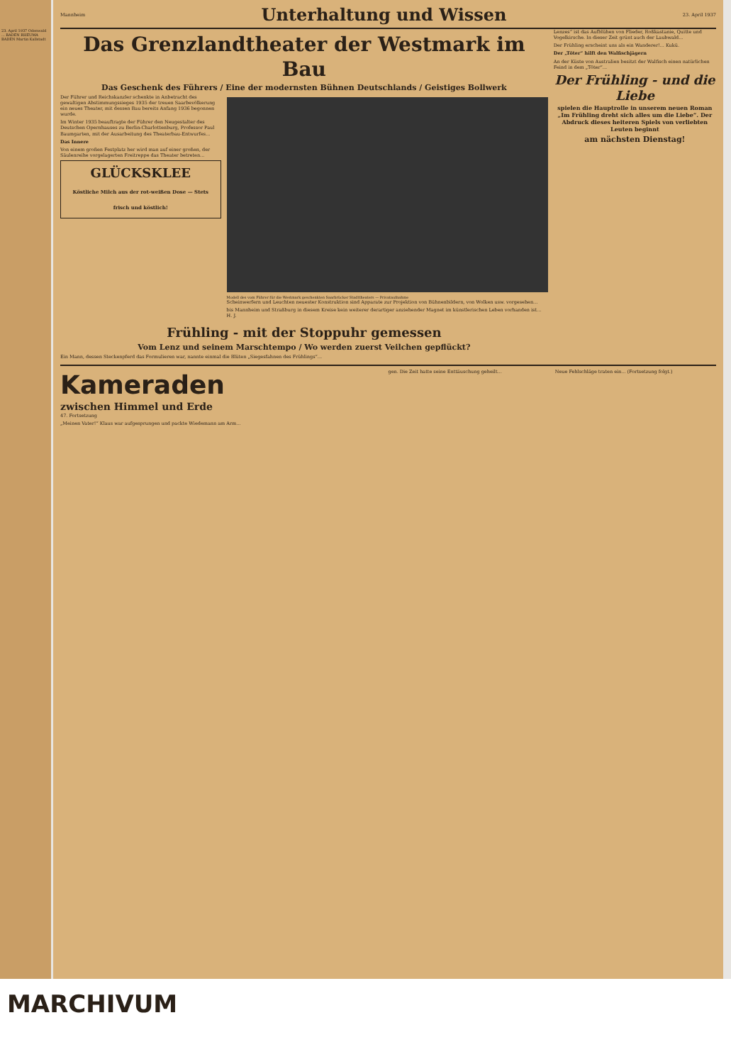23. April 1937 Odenwald ... BADEN RHEUMA BADEN Martin Kallstadt
Mannheim
Unterhaltung und Wissen
23. April 1937
Das Grenzlandtheater der Westmark im Bau
Das Geschenk des Führers / Eine der modernsten Bühnen Deutschlands / Geistiges Bollwerk
Der Führer und Reichskanzler schenkte in Anbetracht des gewaltigen Abstimmungssieges 1935 der treuen Saarbevölkerung ein neues Theater, mit dessen Bau bereits Anfang 1936 begonnen wurde.
Im Winter 1935 beauftragte der Führer den Neugestalter des Deutschen Opernhauses zu Berlin-Charlottenburg, Professor Paul Baumgarten, mit der Ausarbeitung des Theaterbau-Entwurfes...
Das Innere
Von einem großen Festplatz her wird man auf einer großen, der Säulenreihe vorgelagerten Freitreppe das Theater betreten...
GLÜCKSKLEE
Köstliche Milch aus der rot-weißen Dose — Stets frisch und köstlich!
Modell des vom Führer für die Westmark geschenkten Saarbrücker Stadttheaters — Privataufnahme
Scheinwerfern und Leuchten neuester Konstruktion sind Apparate zur Projektion von Bühnenbildern, von Wolken usw. vorgesehen...
bis Mannheim und Straßburg in diesem Kreise kein weiterer derartiger anziehender Magnet im künstlerischen Leben vorhanden ist... H. J.
Frühling - mit der Stoppuhr gemessen
Vom Lenz und seinem Marschtempo / Wo werden zuerst Veilchen gepflückt?
Ein Mann, dessen Steckenpferd das Formulieren war, nannte einmal die Blüten „Siegesfahnen des Frühlings“...
Lenzes“ ist das Aufblühen von Flieder, Roßkastanie, Quitte und Vogelkirsche. In dieser Zeit grünt auch der Laubwald...
Der Frühling erscheint uns als ein Wanderer!... Kukü.
Der „Töter“ hilft den Walfischjägern
An der Küste von Australien besitzt der Walfisch einen natürlichen Feind in dem „Töter“...
Der Frühling - und die Liebe
spielen die Hauptrolle in unserem neuen Roman „Im Frühling dreht sich alles um die Liebe“. Der Abdruck dieses heiteren Spiels von verliebten Leuten beginnt
am nächsten Dienstag!
Kameraden
zwischen Himmel und Erde
47. Fortsetzung
„Meinen Vater!“ Klaus war aufgesprungen und packte Wiedemann am Arm...
gen. Die Zeit hatte seine Enttäuschung geheilt...
Neue Fehlschläge traten ein... (Fortsetzung folgt.)
MARCHIVUM